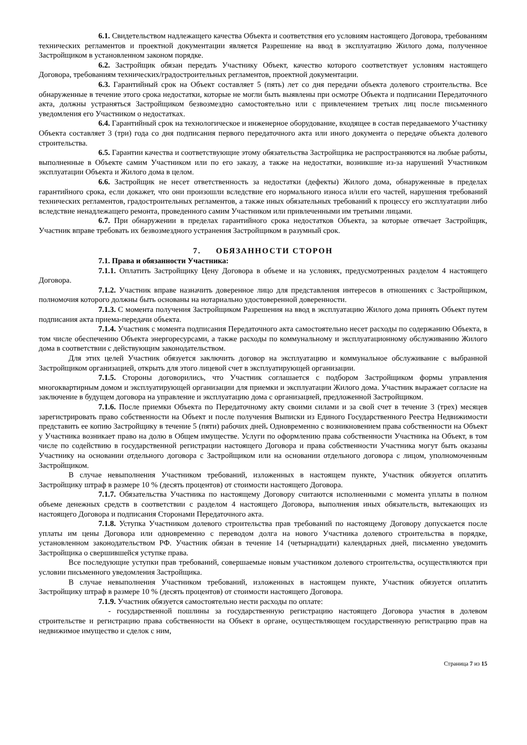6.1. Свидетельством надлежащего качества Объекта и соответствия его условиям настоящего Договора, требованиям технических регламентов и проектной документации является Разрешение на ввод в эксплуатацию Жилого дома, полученное Застройщиком в установленном законом порядке.
6.2. Застройщик обязан передать Участнику Объект, качество которого соответствует условиям настоящего Договора, требованиям технических/градостроительных регламентов, проектной документации.
6.3. Гарантийный срок на Объект составляет 5 (пять) лет со дня передачи объекта долевого строительства. Все обнаруженные в течение этого срока недостатки, которые не могли быть выявлены при осмотре Объекта и подписании Передаточного акта, должны устраняться Застройщиком безвозмездно самостоятельно или с привлечением третьих лиц после письменного уведомления его Участником о недостатках.
6.4. Гарантийный срок на технологическое и инженерное оборудование, входящее в состав передаваемого Участнику Объекта составляет 3 (три) года со дня подписания первого передаточного акта или иного документа о передаче объекта долевого строительства.
6.5. Гарантии качества и соответствующие этому обязательства Застройщика не распространяются на любые работы, выполненные в Объекте самим Участником или по его заказу, а также на недостатки, возникшие из-за нарушений Участником эксплуатации Объекта и Жилого дома в целом.
6.6. Застройщик не несет ответственность за недостатки (дефекты) Жилого дома, обнаруженные в пределах гарантийного срока, если докажет, что они произошли вследствие его нормального износа и/или его частей, нарушения требований технических регламентов, градостроительных регламентов, а также иных обязательных требований к процессу его эксплуатации либо вследствие ненадлежащего ремонта, проведенного самим Участником или привлеченными им третьими лицами.
6.7. При обнаружении в пределах гарантийного срока недостатков Объекта, за которые отвечает Застройщик, Участник вправе требовать их безвозмездного устранения Застройщиком в разумный срок.
7. ОБЯЗАННОСТИ СТОРОН
7.1. Права и обязанности Участника:
7.1.1. Оплатить Застройщику Цену Договора в объеме и на условиях, предусмотренных разделом 4 настоящего Договора.
7.1.2. Участник вправе назначить доверенное лицо для представления интересов в отношениях с Застройщиком, полномочия которого должны быть основаны на нотариально удостоверенной доверенности.
7.1.3. С момента получения Застройщиком Разрешения на ввод в эксплуатацию Жилого дома принять Объект путем подписания акта приема-передачи объекта.
7.1.4. Участник с момента подписания Передаточного акта самостоятельно несет расходы по содержанию Объекта, в том числе обеспечению Объекта энергоресурсами, а также расходы по коммунальному и эксплуатационному обслуживанию Жилого дома в соответствии с действующим законодательством.
Для этих целей Участник обязуется заключить договор на эксплуатацию и коммунальное обслуживание с выбранной Застройщиком организацией, открыть для этого лицевой счет в эксплуатирующей организации.
7.1.5. Стороны договорились, что Участник соглашается с подбором Застройщиком формы управления многоквартирным домом и эксплуатирующей организации для приемки и эксплуатации Жилого дома. Участник выражает согласие на заключение в будущем договора на управление и эксплуатацию дома с организацией, предложенной Застройщиком.
7.1.6. После приемки Объекта по Передаточному акту своими силами и за свой счет в течение 3 (трех) месяцев зарегистрировать право собственности на Объект и после получения Выписки из Единого Государственного Реестра Недвижимости представить ее копию Застройщику в течение 5 (пяти) рабочих дней. Одновременно с возникновением права собственности на Объект у Участника возникает право на долю в Общем имуществе. Услуги по оформлению права собственности Участника на Объект, в том числе по содействию в государственной регистрации настоящего Договора и права собственности Участника могут быть оказаны Участнику на основании отдельного договора с Застройщиком или на основании отдельного договора с лицом, уполномоченным Застройщиком.
В случае невыполнения Участником требований, изложенных в настоящем пункте, Участник обязуется оплатить Застройщику штраф в размере 10 % (десять процентов) от стоимости настоящего Договора.
7.1.7. Обязательства Участника по настоящему Договору считаются исполненными с момента уплаты в полном объеме денежных средств в соответствии с разделом 4 настоящего Договора, выполнения иных обязательств, вытекающих из настоящего Договора и подписания Сторонами Передаточного акта.
7.1.8. Уступка Участником долевого строительства прав требований по настоящему Договору допускается после уплаты им цены Договора или одновременно с переводом долга на нового Участника долевого строительства в порядке, установленном законодательством РФ. Участник обязан в течение 14 (четырнадцати) календарных дней, письменно уведомить Застройщика о свершившейся уступке права.
Все последующие уступки прав требований, совершаемые новым участником долевого строительства, осуществляются при условии письменного уведомления Застройщика.
В случае невыполнения Участником требований, изложенных в настоящем пункте, Участник обязуется оплатить Застройщику штраф в размере 10 % (десять процентов) от стоимости настоящего Договора.
7.1.9. Участник обязуется самостоятельно нести расходы по оплате:
- государственной пошлины за государственную регистрацию настоящего Договора участия в долевом строительстве и регистрацию права собственности на Объект в органе, осуществляющем государственную регистрацию прав на недвижимое имущество и сделок с ним,
Страница 7 из 15